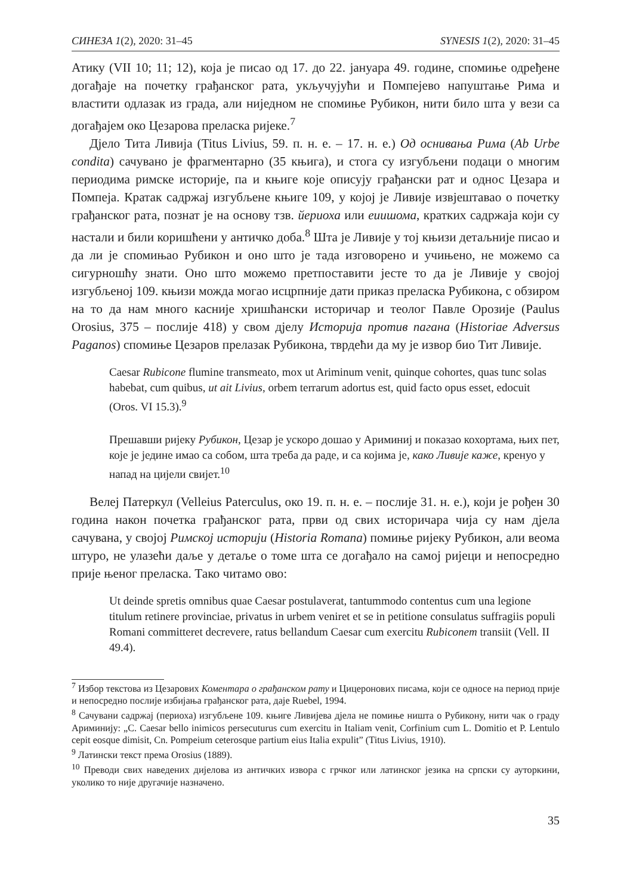СИНЕЗА 1(2), 2020: 31–45 SYNESIS 1(2), 2020: 31–45
Атику (VII 10; 11; 12), која је писао од 17. до 22. јануара 49. године, спомиње одређене догађаје на почетку грађанског рата, укључујући и Помпејево напуштање Рима и властити одлазак из града, али ниједном не спомиње Рубикон, нити било шта у вези са догађајем око Цезарова преласка ријеке.<sup>7</sup>
Дјело Тита Ливија (Titus Livius, 59. п. н. е. – 17. н. е.) Од оснивања Рима (Ab Urbe condita) сачувано је фрагментарно (35 књига), и стога су изгубљени подаци о многим периодима римске историје, па и књиге које описују грађански рат и однос Цезара и Помпеја. Кратак садржај изгубљене књиге 109, у којој је Ливије извјештавао о почетку грађанског рата, познат је на основу тзв. йериоха или еиишома, кратких садржаја који су настали и били коришћени у античко доба.<sup>8</sup> Шта је Ливије у тој књизи детаљније писао и да ли је спомињао Рубикон и оно што је тада изговорено и учињено, не можемо са сигурношћу знати. Оно што можемо претпоставити јесте то да је Ливије у својој изгубљеној 109. књизи можда могао исцрпније дати приказ преласка Рубикона, с обзиром на то да нам много касније хришћански историчар и теолог Павле Орозије (Paulus Orosius, 375 – послије 418) у свом дјелу Историја против пагана (Historiae Adversus Paganos) спомиње Цезаров прелазак Рубикона, тврдећи да му је извор био Тит Ливије.
Caesar Rubicone flumine transmeato, mox ut Ariminum venit, quinque cohortes, quas tunc solas habebat, cum quibus, ut ait Livius, orbem terrarum adortus est, quid facto opus esset, edocuit (Oros. VI 15.3).<sup>9</sup>
Прешавши ријеку Рубикон, Цезар је ускоро дошао у Ариминиј и показао кохортама, њих пет, које је једине имао са собом, шта треба да раде, и са којима је, како Ливије каже, кренуо у напад на цијели свијет.<sup>10</sup>
Велеј Патеркул (Velleius Paterculus, око 19. п. н. е. – послије 31. н. е.), који је рођен 30 година након почетка грађанског рата, први од свих историчара чија су нам дјела сачувана, у својој Римској историји (Historia Romana) помиње ријеку Рубикон, али веома штуро, не улазећи даље у детаље о томе шта се догађало на самој ријеци и непосредно прије њеног преласка. Тако читамо ово:
Ut deinde spretis omnibus quae Caesar postulaverat, tantummodo contentus cum una legione titulum retinere provinciae, privatus in urbem veniret et se in petitione consulatus suffragiis populi Romani committeret decrevere, ratus bellandum Caesar cum exercitu Rubiconem transiit (Vell. II 49.4).
<sup>7</sup> Избор текстова из Цезарових Коментара о грађанском рату и Цицеронових писама, који се односе на период прије и непосредно послије избијања грађанског рата, даје Ruebel, 1994.
<sup>8</sup> Сачувани садржај (периоха) изгубљене 109. књиге Ливијева дјела не помиње ништа о Рубикону, нити чак о граду Ариминију: „C. Caesar bello inimicos persecuturus cum exercitu in Italiam venit, Corfinium cum L. Domitio et P. Lentulo cepit eosque dimisit, Cn. Pompeium ceterosque partium eius Italia expulit” (Titus Livius, 1910).
<sup>9</sup> Латински текст према Orosius (1889).
<sup>10</sup> Преводи свих наведених дијелова из античких извора с грчког или латинског језика на српски су ауторкини, уколико то није другачије назначено.
35